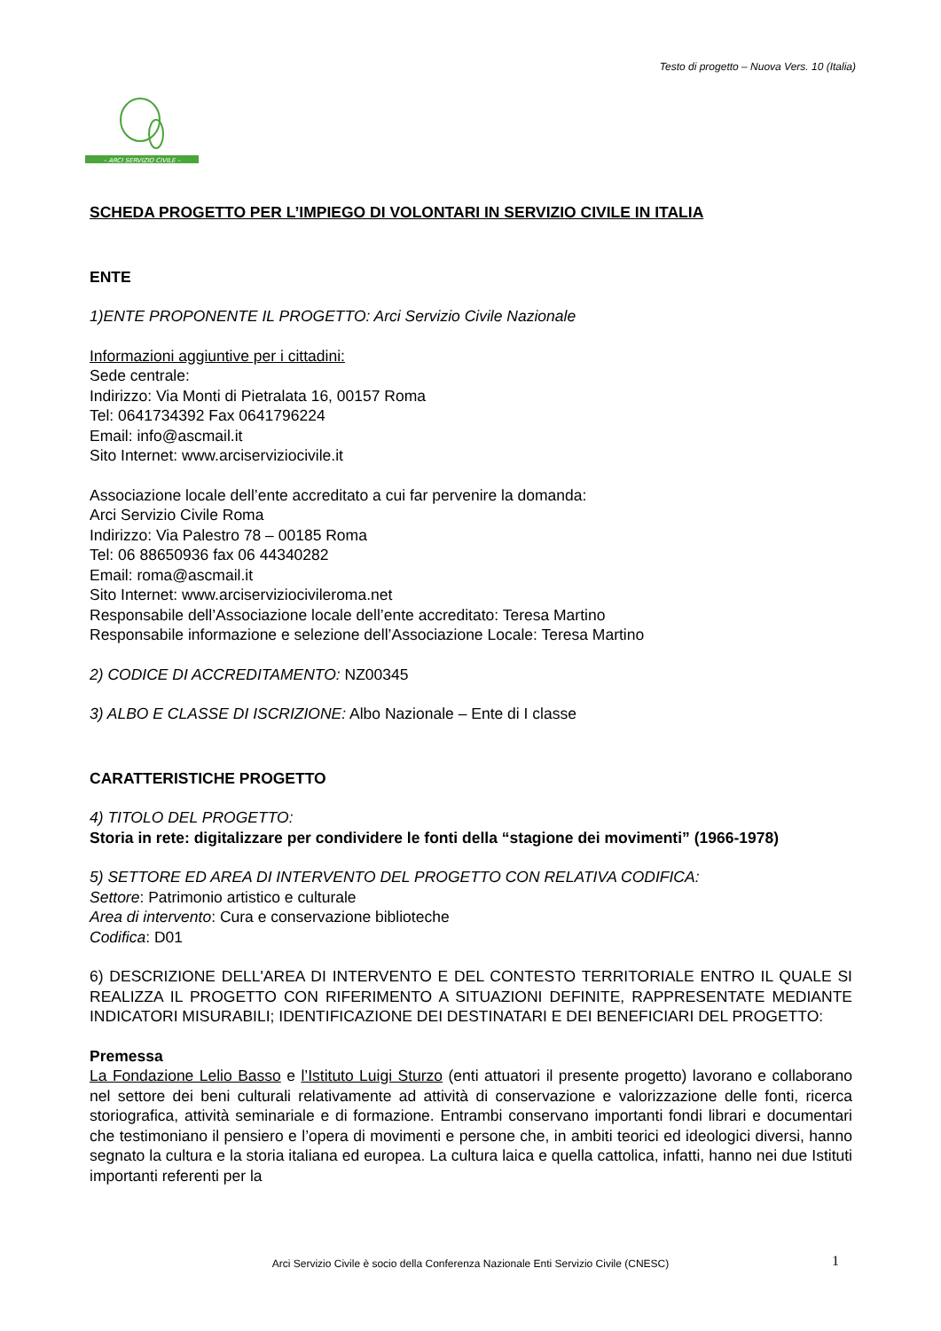Testo di progetto – Nuova Vers. 10 (Italia)
– ARCI SERVIZIO CIVILE –
SCHEDA PROGETTO PER L’IMPIEGO DI VOLONTARI IN SERVIZIO CIVILE IN ITALIA
ENTE
1)ENTE PROPONENTE IL PROGETTO: Arci Servizio Civile Nazionale
Informazioni aggiuntive per i cittadini:
Sede centrale:
Indirizzo: Via Monti di Pietralata 16, 00157 Roma
Tel: 0641734392 Fax 0641796224
Email: info@ascmail.it
Sito Internet: www.arciserviziocivile.it
Associazione locale dell’ente accreditato a cui far pervenire la domanda:
Arci Servizio Civile Roma
Indirizzo: Via Palestro 78 – 00185 Roma
Tel: 06 88650936 fax 06 44340282
Email: roma@ascmail.it
Sito Internet: www.arciserviziocivileroma.net
Responsabile dell’Associazione locale dell’ente accreditato: Teresa Martino
Responsabile informazione e selezione dell’Associazione Locale: Teresa Martino
2) CODICE DI ACCREDITAMENTO: NZ00345
3) ALBO E CLASSE DI ISCRIZIONE: Albo Nazionale – Ente di I classe
CARATTERISTICHE PROGETTO
4) TITOLO DEL PROGETTO:
Storia in rete: digitalizzare per condividere le fonti della “stagione dei movimenti” (1966-1978)
5) SETTORE ED AREA DI INTERVENTO DEL PROGETTO CON RELATIVA CODIFICA:
Settore: Patrimonio artistico e culturale
Area di intervento: Cura e conservazione biblioteche
Codifica: D01
6) DESCRIZIONE DELL'AREA DI INTERVENTO E DEL CONTESTO TERRITORIALE ENTRO IL QUALE SI REALIZZA IL PROGETTO CON RIFERIMENTO A SITUAZIONI DEFINITE, RAPPRESENTATE MEDIANTE INDICATORI MISURABILI; IDENTIFICAZIONE DEI DESTINATARI E DEI BENEFICIARI DEL PROGETTO:
Premessa
La Fondazione Lelio Basso e l’Istituto Luigi Sturzo (enti attuatori il presente progetto) lavorano e collaborano nel settore dei beni culturali relativamente ad attività di conservazione e valorizzazione delle fonti, ricerca storiografica, attività seminariale e di formazione. Entrambi conservano importanti fondi librari e documentari che testimoniano il pensiero e l’opera di movimenti e persone che, in ambiti teorici ed ideologici diversi, hanno segnato la cultura e la storia italiana ed europea. La cultura laica e quella cattolica, infatti, hanno nei due Istituti importanti referenti per la
Arci Servizio Civile è socio della Conferenza Nazionale Enti Servizio Civile (CNESC) 1